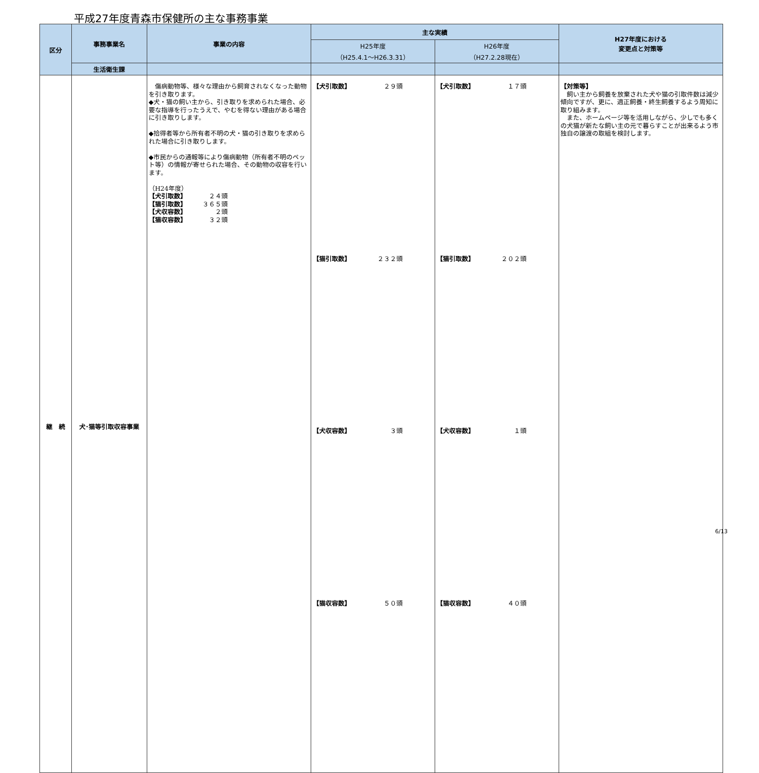平成27年度青森市保健所の主な事務事業
| 区分 | 事務事業名 | 事業の内容 | 主な実績 | | H27年度における 変更点と対策等 |
| --- | --- | --- | --- | --- | --- |
| | | | H25年度 （H25.4.1～H26.3.31） | H26年度 （H27.2.28現在） | |
| | 生活衛生課 | | | | |
| 継 続 | 犬･猫等引取収容事業 | 傷病動物等、様々な理由から飼育されなくなった動物を引き取ります。 ◆犬・猫の飼い主から、引き取りを求められた場合、必要な指導を行ったうえで、やむを得ない理由がある場合に引き取りします。 ◆拾得者等から所有者不明の犬・猫の引き取りを求められた場合に引き取りします。 ◆市民からの通報等により傷病動物（所有者不明のペット等）の情報が寄せられた場合、その動物の収容を行います。 （H24年度） 【犬引取数】 ２４頭 【猫引取数】 ３６５頭 【犬収容数】 ２頭 【猫収容数】 ３２頭 | / 【犬引取数】 / ２９頭 / / 【猫引取数】 / ２３２頭 / / 【犬収容数】 / ３頭 / / 【猫収容数】 / ５０頭 / | / 【犬引取数】 / １７頭 / / 【猫引取数】 / ２０２頭 / / 【犬収容数】 / １頭 / / 【猫収容数】 / ４０頭 / | 【対策等】 飼い主から飼養を放棄された犬や猫の引取件数は減少傾向ですが、更に、適正飼養・終生飼養するよう周知に取り組みます。 また、ホームページ等を活用しながら、少しでも多くの犬猫が新たな飼い主の元で暮らすことが出来るよう市独自の譲渡の取組を検討します。 |
6/13